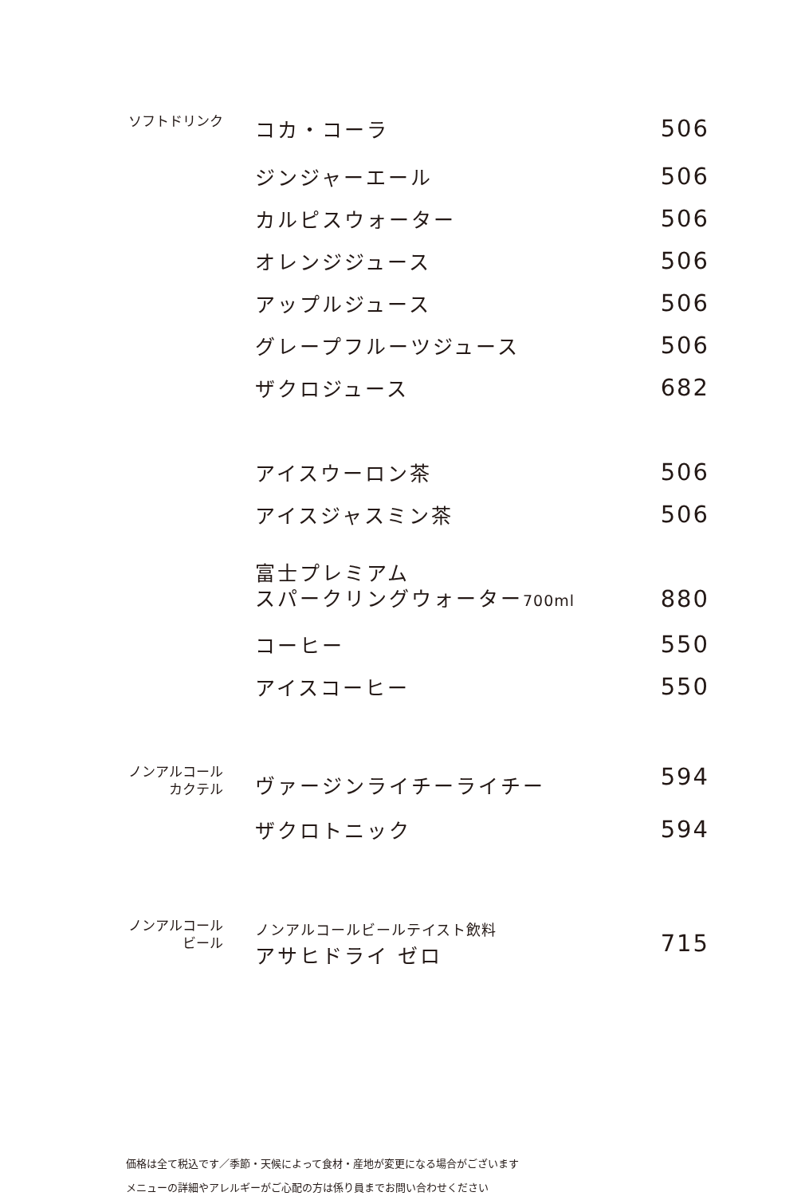| ソフトドリンク | コカ・コーラ | 506 |
| | ジンジャーエール | 506 |
| | カルピスウォーター | 506 |
| | オレンジジュース | 506 |
| | アップルジュース | 506 |
| | グレープフルーツジュース | 506 |
| | ザクロジュース | 682 |
| | アイスウーロン茶 | 506 |
| | アイスジャスミン茶 | 506 |
| | 富士プレミアム スパークリングウォーター 700ml | 880 |
| | コーヒー | 550 |
| | アイスコーヒー | 550 |
| ノンアルコール カクテル | ヴァージンライチーライチー | 594 |
| | ザクロトニック | 594 |
| ノンアルコール ビール | ノンアルコールビールテイスト飲料 アサヒドライ ゼロ | 715 |
価格は全て税込です／季節・天候によって食材・産地が変更になる場合がございます
メニューの詳細やアレルギーがご心配の方は係り員までお問い合わせください